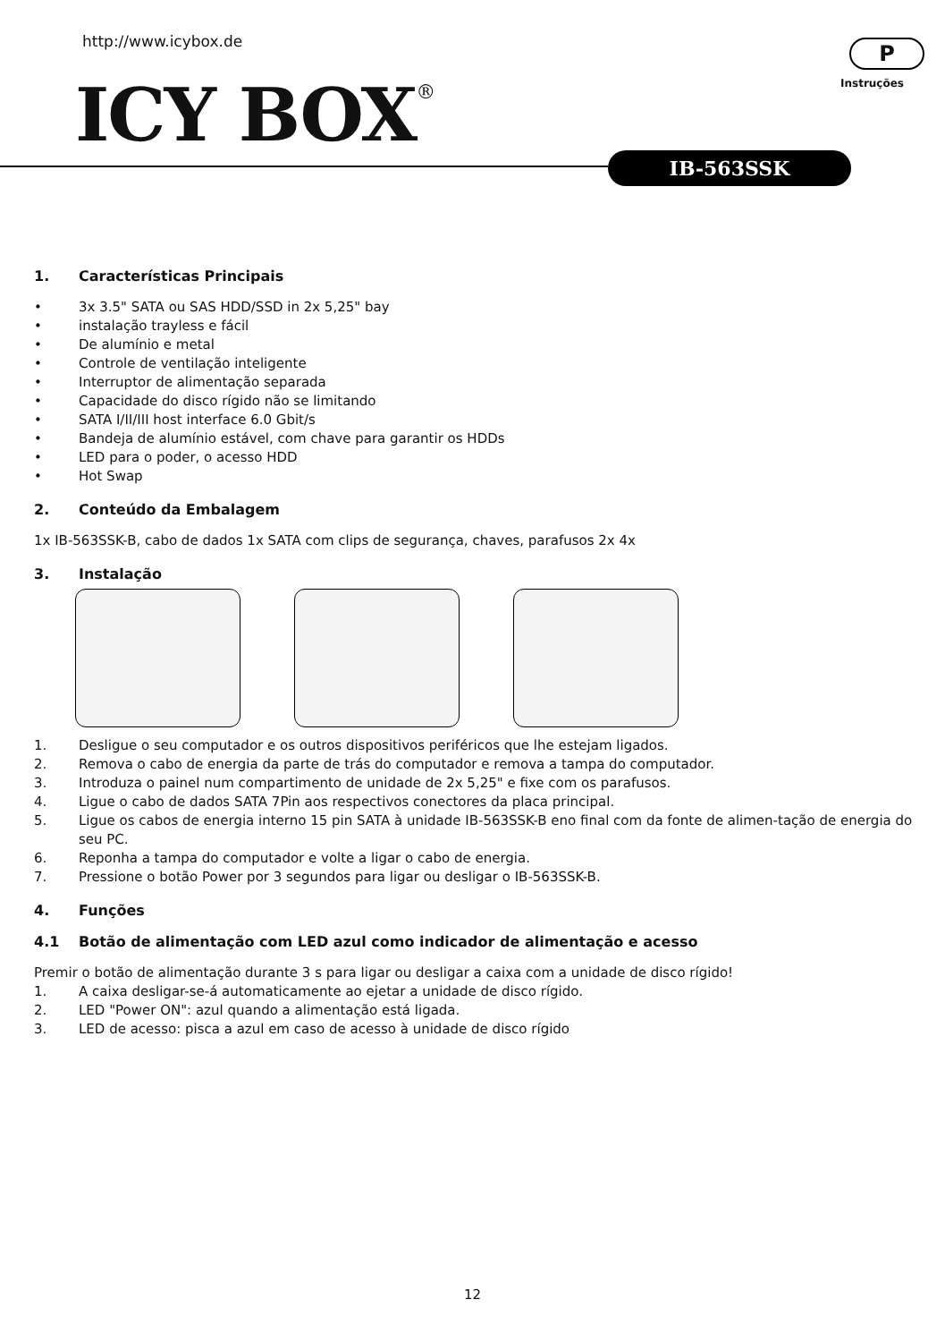http://www.icybox.de
ICY BOX<sup>®</sup>
P
Instruções
IB-563SSK
1. Características Principais
• 3x 3.5" SATA ou SAS HDD/SSD in 2x 5,25" bay
• instalação trayless e fácil
• De alumínio e metal
• Controle de ventilação inteligente
• Interruptor de alimentação separada
• Capacidade do disco rígido não se limitando
• SATA I/II/III host interface 6.0 Gbit/s
• Bandeja de alumínio estável, com chave para garantir os HDDs
• LED para o poder, o acesso HDD
• Hot Swap
2. Conteúdo da Embalagem
1x IB-563SSK-B, cabo de dados 1x SATA com clips de segurança, chaves, parafusos 2x 4x
3. Instalação
1. Desligue o seu computador e os outros dispositivos periféricos que lhe estejam ligados.
2. Remova o cabo de energia da parte de trás do computador e remova a tampa do computador.
3. Introduza o painel num compartimento de unidade de 2x 5,25" e fixe com os parafusos.
4. Ligue o cabo de dados SATA 7Pin aos respectivos conectores da placa principal.
5. Ligue os cabos de energia interno 15 pin SATA à unidade IB-563SSK-B eno final com da fonte de alimen-tação de energia do seu PC.
6. Reponha a tampa do computador e volte a ligar o cabo de energia.
7. Pressione o botão Power por 3 segundos para ligar ou desligar o IB-563SSK-B.
4. Funções
4.1 Botão de alimentação com LED azul como indicador de alimentação e acesso
Premir o botão de alimentação durante 3 s para ligar ou desligar a caixa com a unidade de disco rígido!
1. A caixa desligar-se-á automaticamente ao ejetar a unidade de disco rígido.
2. LED "Power ON": azul quando a alimentação está ligada.
3. LED de acesso: pisca a azul em caso de acesso à unidade de disco rígido
12